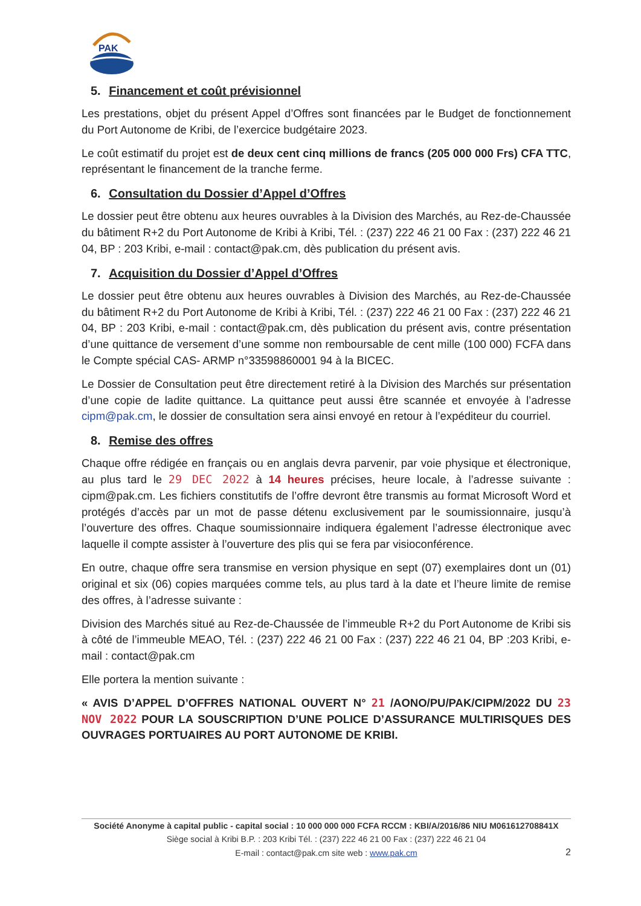PAK
5. Financement et coût prévisionnel
Les prestations, objet du présent Appel d’Offres sont financées par le Budget de fonctionnement du Port Autonome de Kribi, de l’exercice budgétaire 2023.
Le coût estimatif du projet est de deux cent cinq millions de francs (205 000 000 Frs) CFA TTC, représentant le financement de la tranche ferme.
6. Consultation du Dossier d’Appel d’Offres
Le dossier peut être obtenu aux heures ouvrables à la Division des Marchés, au Rez-de-Chaussée du bâtiment R+2 du Port Autonome de Kribi à Kribi, Tél. : (237) 222 46 21 00 Fax : (237) 222 46 21 04, BP : 203 Kribi, e-mail : contact@pak.cm, dès publication du présent avis.
7. Acquisition du Dossier d’Appel d’Offres
Le dossier peut être obtenu aux heures ouvrables à Division des Marchés, au Rez-de-Chaussée du bâtiment R+2 du Port Autonome de Kribi à Kribi, Tél. : (237) 222 46 21 00 Fax : (237) 222 46 21 04, BP : 203 Kribi, e-mail : contact@pak.cm, dès publication du présent avis, contre présentation d’une quittance de versement d’une somme non remboursable de cent mille (100 000) FCFA dans le Compte spécial CAS- ARMP n°33598860001 94 à la BICEC.
Le Dossier de Consultation peut être directement retiré à la Division des Marchés sur présentation d’une copie de ladite quittance. La quittance peut aussi être scannée et envoyée à l’adresse cipm@pak.cm, le dossier de consultation sera ainsi envoyé en retour à l’expéditeur du courriel.
8. Remise des offres
Chaque offre rédigée en français ou en anglais devra parvenir, par voie physique et électronique, au plus tard le 29 DEC 2022 à 14 heures précises, heure locale, à l’adresse suivante : cipm@pak.cm. Les fichiers constitutifs de l’offre devront être transmis au format Microsoft Word et protégés d’accès par un mot de passe détenu exclusivement par le soumissionnaire, jusqu’à l’ouverture des offres. Chaque soumissionnaire indiquera également l’adresse électronique avec laquelle il compte assister à l’ouverture des plis qui se fera par visioconférence.
En outre, chaque offre sera transmise en version physique en sept (07) exemplaires dont un (01) original et six (06) copies marquées comme tels, au plus tard à la date et l’heure limite de remise des offres, à l’adresse suivante :
Division des Marchés situé au Rez-de-Chaussée de l’immeuble R+2 du Port Autonome de Kribi sis à côté de l’immeuble MEAO, Tél. : (237) 222 46 21 00 Fax : (237) 222 46 21 04, BP :203 Kribi, e-mail : contact@pak.cm
Elle portera la mention suivante :
« AVIS D’APPEL D’OFFRES NATIONAL OUVERT N° 21 /AONO/PU/PAK/CIPM/2022 DU 23 NOV 2022 POUR LA SOUSCRIPTION D’UNE POLICE D’ASSURANCE MULTIRISQUES DES OUVRAGES PORTUAIRES AU PORT AUTONOME DE KRIBI.
Société Anonyme à capital public - capital social : 10 000 000 000 FCFA RCCM : KBI/A/2016/86 NIU M061612708841X
Siège social à Kribi B.P. : 203 Kribi Tél. : (237) 222 46 21 00 Fax : (237) 222 46 21 04
E-mail : contact@pak.cm site web : www.pak.cm
2